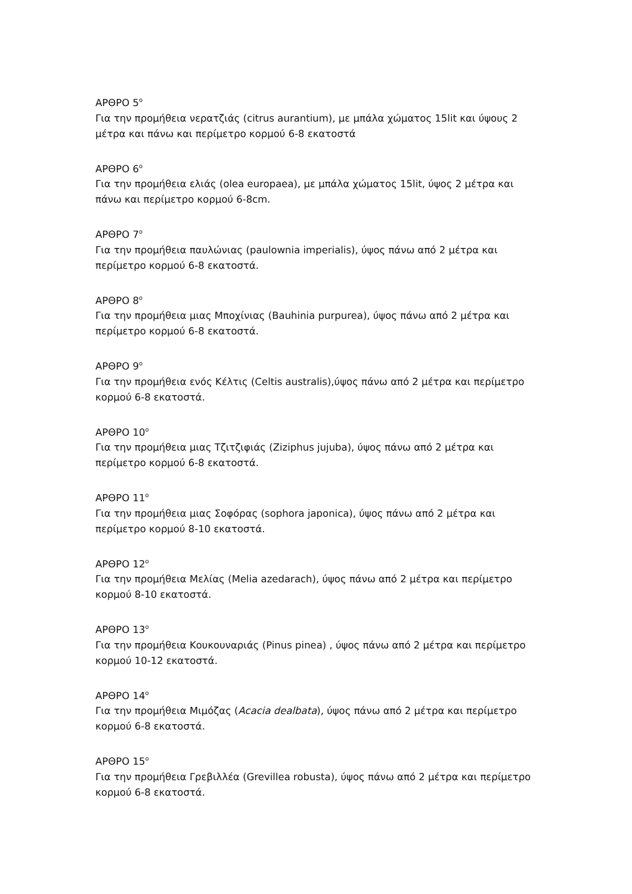ΑΡΘΡΟ 5<sup>ο</sup>
Για την προμήθεια νερατζιάς (citrus aurantium), με μπάλα χώματος 15lit και ύψους 2 μέτρα και πάνω και περίμετρο κορμού 6-8 εκατοστά
ΑΡΘΡΟ 6<sup>ο</sup>
Για την προμήθεια ελιάς (olea europaea), με μπάλα χώματος 15lit, ύψος 2 μέτρα και πάνω και περίμετρο κορμού 6-8cm.
ΑΡΘΡΟ 7<sup>ο</sup>
Για την προμήθεια παυλώνιας (paulownia imperialis), ύψος πάνω από 2 μέτρα και περίμετρο κορμού 6-8 εκατοστά.
ΑΡΘΡΟ 8<sup>ο</sup>
Για την προμήθεια μιας Μποχίνιας (Bauhinia purpurea), ύψος πάνω από 2 μέτρα και περίμετρο κορμού 6-8 εκατοστά.
ΑΡΘΡΟ 9<sup>ο</sup>
Για την προμήθεια ενός Κέλτις (Celtis australis),ύψος πάνω από 2 μέτρα και περίμετρο κορμού 6-8 εκατοστά.
ΑΡΘΡΟ 10<sup>ο</sup>
Για την προμήθεια μιας Τζιτζιφιάς (Ziziphus jujuba), ύψος πάνω από 2 μέτρα και περίμετρο κορμού 6-8 εκατοστά.
ΑΡΘΡΟ 11<sup>ο</sup>
Για την προμήθεια μιας Σοφόρας (sophora japonica), ύψος πάνω από 2 μέτρα και περίμετρο κορμού 8-10 εκατοστά.
ΑΡΘΡΟ 12<sup>ο</sup>
Για την προμήθεια Μελίας (Melia azedarach), ύψος πάνω από 2 μέτρα και περίμετρο κορμού 8-10 εκατοστά.
ΑΡΘΡΟ 13<sup>ο</sup>
Για την προμήθεια Κουκουναριάς (Pinus pinea) , ύψος πάνω από 2 μέτρα και περίμετρο κορμού 10-12 εκατοστά.
ΑΡΘΡΟ 14<sup>ο</sup>
Για την προμήθεια Μιμόζας (Acacia dealbata), ύψος πάνω από 2 μέτρα και περίμετρο κορμού 6-8 εκατοστά.
ΑΡΘΡΟ 15<sup>ο</sup>
Για την προμήθεια Γρεβιλλέα (Grevillea robusta), ύψος πάνω από 2 μέτρα και περίμετρο κορμού 6-8 εκατοστά.